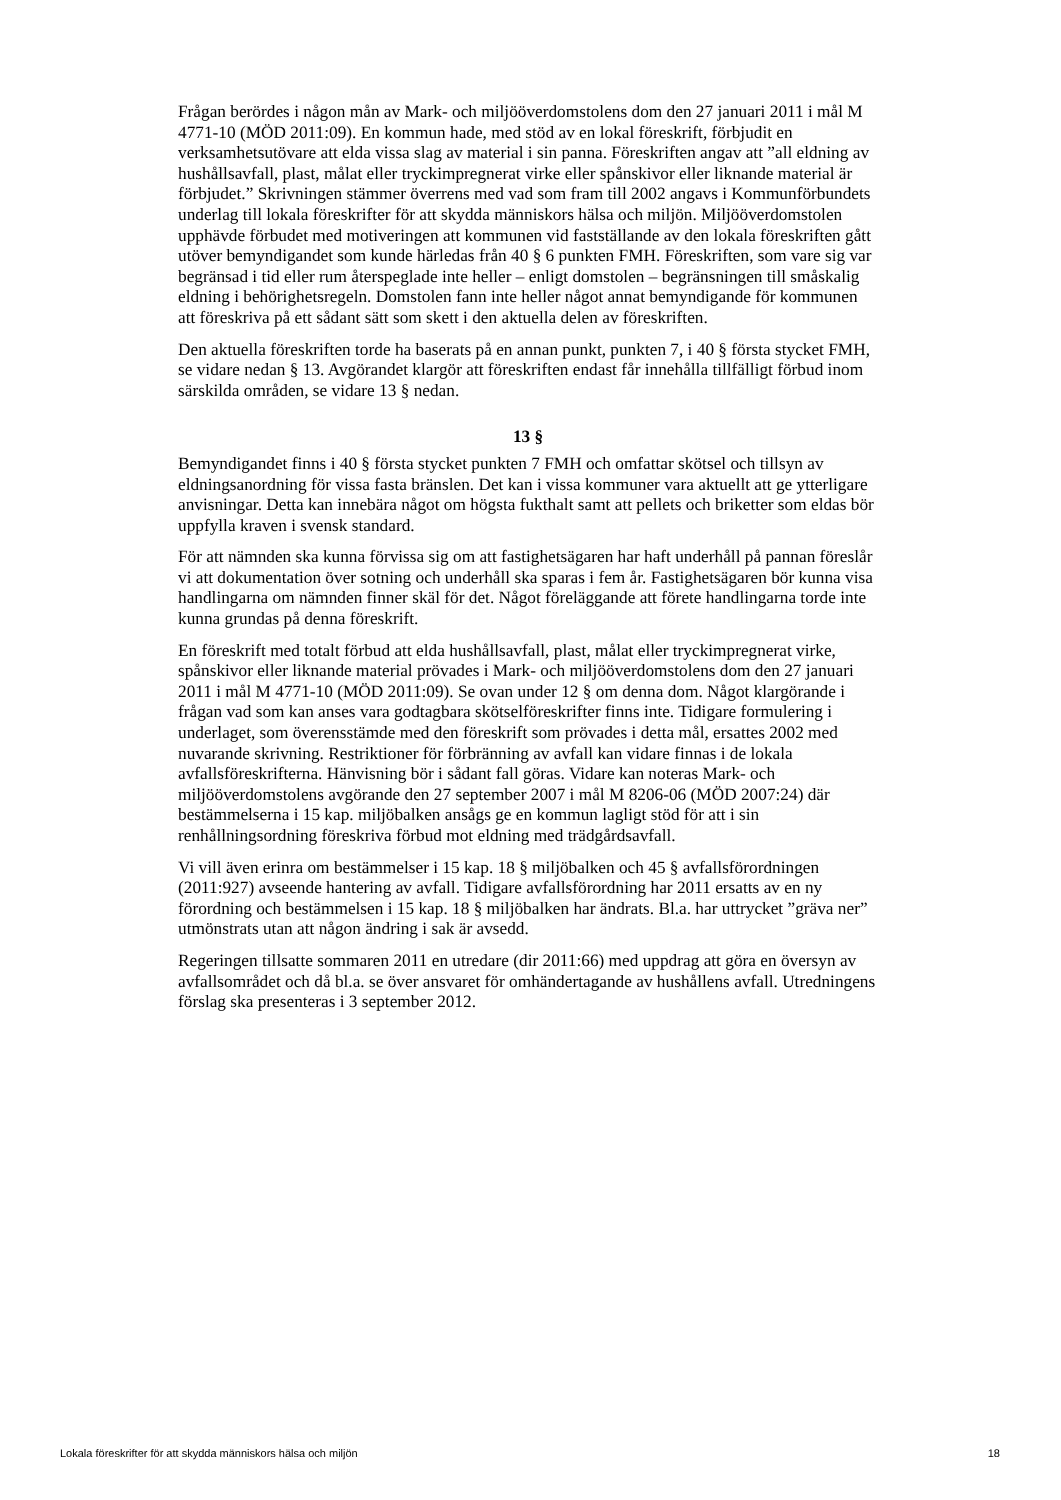Frågan berördes i någon mån av Mark- och miljööverdomstolens dom den 27 januari 2011 i mål M 4771-10 (MÖD 2011:09). En kommun hade, med stöd av en lokal föreskrift, förbjudit en verksamhetsutövare att elda vissa slag av material i sin panna. Föreskriften angav att ”all eldning av hushållsavfall, plast, målat eller tryckimpregnerat virke eller spånskivor eller liknande material är förbjudet.” Skrivningen stämmer överrens med vad som fram till 2002 angavs i Kommunförbundets underlag till lokala föreskrifter för att skydda människors hälsa och miljön. Miljööverdomstolen upphävde förbudet med motiveringen att kommunen vid fastställande av den lokala föreskriften gått utöver bemyndigandet som kunde härledas från 40 § 6 punkten FMH. Föreskriften, som vare sig var begränsad i tid eller rum återspeglade inte heller – enligt domstolen – begränsningen till småskalig eldning i behörighetsregeln. Domstolen fann inte heller något annat bemyndigande för kommunen att föreskriva på ett sådant sätt som skett i den aktuella delen av föreskriften.
Den aktuella föreskriften torde ha baserats på en annan punkt, punkten 7, i 40 § första stycket FMH, se vidare nedan § 13. Avgörandet klargör att föreskriften endast får innehålla tillfälligt förbud inom särskilda områden, se vidare 13 § nedan.
13 §
Bemyndigandet finns i 40 § första stycket punkten 7 FMH och omfattar skötsel och tillsyn av eldningsanordning för vissa fasta bränslen. Det kan i vissa kommuner vara aktuellt att ge ytterligare anvisningar. Detta kan innebära något om högsta fukthalt samt att pellets och briketter som eldas bör uppfylla kraven i svensk standard.
För att nämnden ska kunna förvissa sig om att fastighetsägaren har haft underhåll på pannan föreslår vi att dokumentation över sotning och underhåll ska sparas i fem år. Fastighetsägaren bör kunna visa handlingarna om nämnden finner skäl för det. Något föreläggande att förete handlingarna torde inte kunna grundas på denna föreskrift.
En föreskrift med totalt förbud att elda hushållsavfall, plast, målat eller tryckimpregnerat virke, spånskivor eller liknande material prövades i Mark- och miljööverdomstolens dom den 27 januari 2011 i mål M 4771-10 (MÖD 2011:09). Se ovan under 12 § om denna dom. Något klargörande i frågan vad som kan anses vara godtagbara skötselföreskrifter finns inte. Tidigare formulering i underlaget, som överensstämde med den föreskrift som prövades i detta mål, ersattes 2002 med nuvarande skrivning. Restriktioner för förbränning av avfall kan vidare finnas i de lokala avfallsföreskrifterna. Hänvisning bör i sådant fall göras. Vidare kan noteras Mark- och miljööverdomstolens avgörande den 27 september 2007 i mål M 8206-06 (MÖD 2007:24) där bestämmelserna i 15 kap. miljöbalken ansågs ge en kommun lagligt stöd för att i sin renhållningsordning föreskriva förbud mot eldning med trädgårdsavfall.
Vi vill även erinra om bestämmelser i 15 kap. 18 § miljöbalken och 45 § avfallsförordningen (2011:927) avseende hantering av avfall. Tidigare avfallsförordning har 2011 ersatts av en ny förordning och bestämmelsen i 15 kap. 18 § miljöbalken har ändrats. Bl.a. har uttrycket ”gräva ner” utmönstrats utan att någon ändring i sak är avsedd.
Regeringen tillsatte sommaren 2011 en utredare (dir 2011:66) med uppdrag att göra en översyn av avfallsområdet och då bl.a. se över ansvaret för omhändertagande av hushållens avfall. Utredningens förslag ska presenteras i 3 september 2012.
Lokala föreskrifter för att skydda människors hälsa och miljön 18